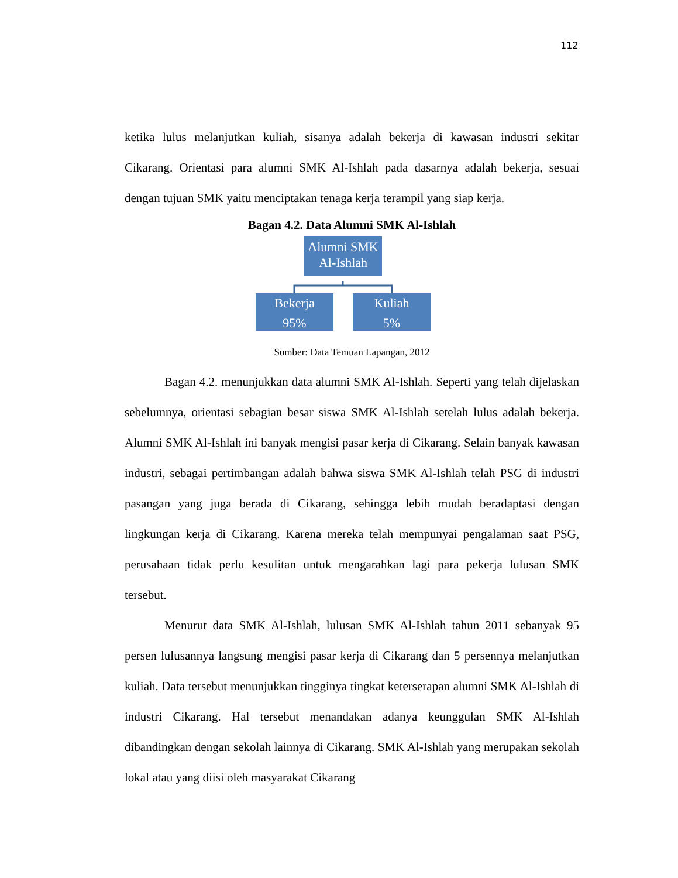112
ketika lulus melanjutkan kuliah, sisanya adalah bekerja di kawasan industri sekitar Cikarang. Orientasi para alumni SMK Al-Ishlah pada dasarnya adalah bekerja, sesuai dengan tujuan SMK yaitu menciptakan tenaga kerja terampil yang siap kerja.
Bagan 4.2. Data Alumni SMK Al-Ishlah
Alumni SMK Al-Ishlah
Bekerja
95%
Kuliah
5%
Sumber: Data Temuan Lapangan, 2012
Bagan 4.2. menunjukkan data alumni SMK Al-Ishlah. Seperti yang telah dijelaskan sebelumnya, orientasi sebagian besar siswa SMK Al-Ishlah setelah lulus adalah bekerja. Alumni SMK Al-Ishlah ini banyak mengisi pasar kerja di Cikarang. Selain banyak kawasan industri, sebagai pertimbangan adalah bahwa siswa SMK Al-Ishlah telah PSG di industri pasangan yang juga berada di Cikarang, sehingga lebih mudah beradaptasi dengan lingkungan kerja di Cikarang. Karena mereka telah mempunyai pengalaman saat PSG, perusahaan tidak perlu kesulitan untuk mengarahkan lagi para pekerja lulusan SMK tersebut.
Menurut data SMK Al-Ishlah, lulusan SMK Al-Ishlah tahun 2011 sebanyak 95 persen lulusannya langsung mengisi pasar kerja di Cikarang dan 5 persennya melanjutkan kuliah. Data tersebut menunjukkan tingginya tingkat keterserapan alumni SMK Al-Ishlah di industri Cikarang. Hal tersebut menandakan adanya keunggulan SMK Al-Ishlah dibandingkan dengan sekolah lainnya di Cikarang. SMK Al-Ishlah yang merupakan sekolah lokal atau yang diisi oleh masyarakat Cikarang